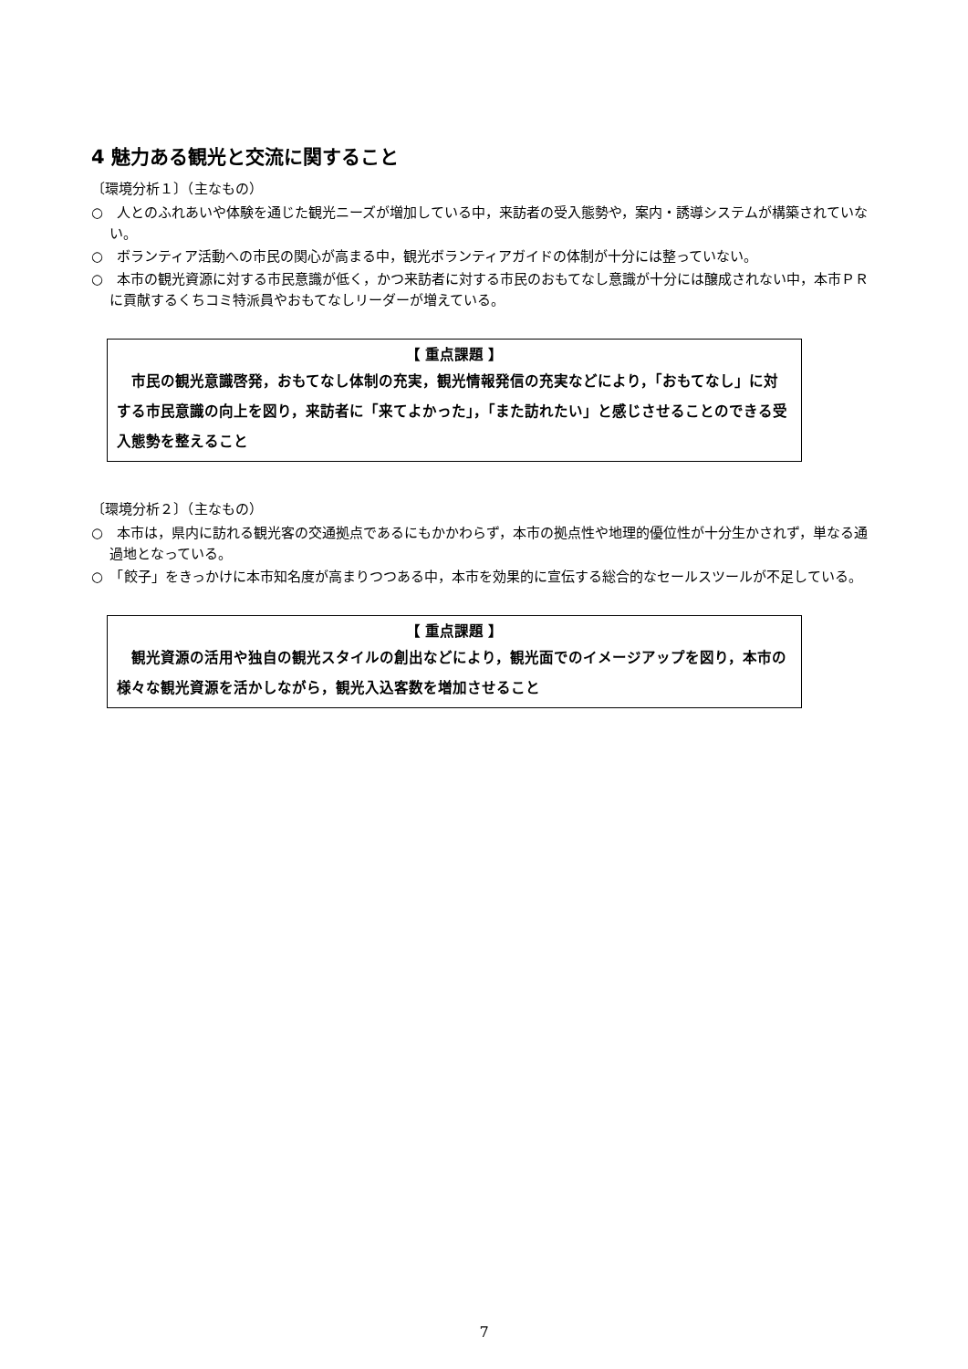4 魅力ある観光と交流に関すること
〔環境分析１〕（主なもの）
○　人とのふれあいや体験を通じた観光ニーズが増加している中，来訪者の受入態勢や，案内・誘導システムが構築されていない。
○　ボランティア活動への市民の関心が高まる中，観光ボランティアガイドの体制が十分には整っていない。
○　本市の観光資源に対する市民意識が低く，かつ来訪者に対する市民のおもてなし意識が十分には醸成されない中，本市ＰＲに貢献するくちコミ特派員やおもてなしリーダーが増えている。
【 重点課題 】
　市民の観光意識啓発，おもてなし体制の充実，観光情報発信の充実などにより，「おもてなし」に対する市民意識の向上を図り，来訪者に「来てよかった」，「また訪れたい」と感じさせることのできる受入態勢を整えること
〔環境分析２〕（主なもの）
○　本市は，県内に訪れる観光客の交通拠点であるにもかかわらず，本市の拠点性や地理的優位性が十分生かされず，単なる通過地となっている。
○　「餃子」をきっかけに本市知名度が高まりつつある中，本市を効果的に宣伝する総合的なセールスツールが不足している。
【 重点課題 】
　観光資源の活用や独自の観光スタイルの創出などにより，観光面でのイメージアップを図り，本市の様々な観光資源を活かしながら，観光入込客数を増加させること
7